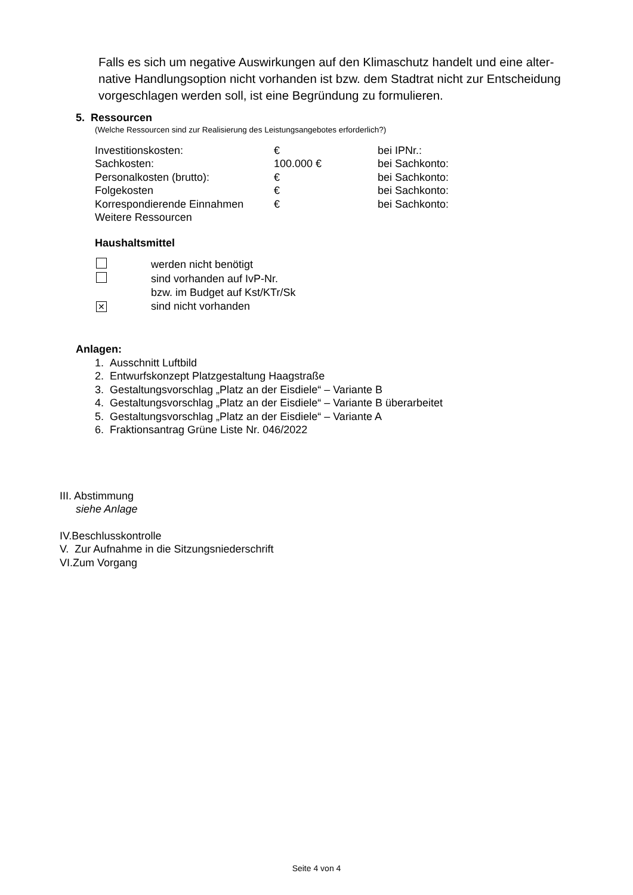Falls es sich um negative Auswirkungen auf den Klimaschutz handelt und eine alter- native Handlungsoption nicht vorhanden ist bzw. dem Stadtrat nicht zur Entscheidung vorgeschlagen werden soll, ist eine Begründung zu formulieren.
5. Ressourcen
(Welche Ressourcen sind zur Realisierung des Leistungsangebotes erforderlich?)
| Investitionskosten: | € | bei IPNr.: |
| Sachkosten: | 100.000 € | bei Sachkonto: |
| Personalkosten (brutto): | € | bei Sachkonto: |
| Folgekosten | € | bei Sachkonto: |
| Korrespondierende Einnahmen | € | bei Sachkonto: |
| Weitere Ressourcen | | |
Haushaltsmittel
| | werden nicht benötigt |
| | sind vorhanden auf IvP-Nr. |
| | bzw. im Budget auf Kst/KTr/Sk |
| ✕ | sind nicht vorhanden |
Anlagen:
1. Ausschnitt Luftbild
2. Entwurfskonzept Platzgestaltung Haagstraße
3. Gestaltungsvorschlag „Platz an der Eisdiele“ – Variante B
4. Gestaltungsvorschlag „Platz an der Eisdiele“ – Variante B überarbeitet
5. Gestaltungsvorschlag „Platz an der Eisdiele“ – Variante A
6. Fraktionsantrag Grüne Liste Nr. 046/2022
III. Abstimmung
siehe Anlage
IV.Beschlusskontrolle
V. Zur Aufnahme in die Sitzungsniederschrift
VI.Zum Vorgang
Seite 4 von 4